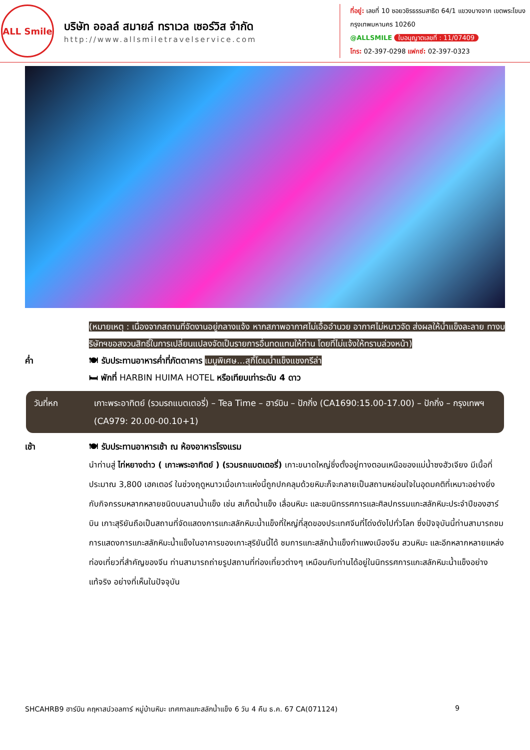ALL Smile
บริษัท ออลล์ สมายล์ ทราเวล เซอร์วิส จำกัด
http://www.allsmiletravelservice.com
ที่อยู่: เลขที่ 10 ซอยวชิรธรรมสาธิต 64/1 แขวงบางจาก เขตพระโขนง กรุงเทพมหานคร 10260
@ALLSMILE ใบอนุญาตเลขที่ : 11/07409
โทร: 02-397-0298 แฟกซ์: 02-397-0323
(หมายเหตุ : เนื่องจากสถานที่จัดงานอยู่กลางแจ้ง หากสภาพอากาศไม่เอื้ออำนวย อากาศไม่หนาวจัด ส่งผลให้น้ำแข็งละลาย ทางบริษัทฯขอสงวนสิทธิ์ในการเปลี่ยนแปลงจัดเป็นรายการอื่นทดแทนให้ท่าน โดยที่ไม่แจ้งให้ทราบล่วงหน้า)
ค่ำ 🍽 รับประทานอาหารค่ำที่ภัตตาคาร เมนูพิเศษ...สุกี้โดมน้ำแข็งแชงกรีล่า
🛏 พักที่ HARBIN HUIMA HOTEL หรือเทียบเท่าระดับ 4 ดาว
วันที่หก เกาะพระอาทิตย์ (รวมรถแบตเตอรี่) – Tea Time – ฮาร์บิน – ปักกิ่ง (CA1690:15.00-17.00) – ปักกิ่ง – กรุงเทพฯ (CA979: 20.00-00.10+1)
เช้า 🍽 รับประทานอาหารเช้า ณ ห้องอาหารโรงแรม
นำท่านสู่ ไท่หยางต่าว ( เกาะพระอาทิตย์ ) (รวมรถแบตเตอรี่) เกาะขนาดใหญ่ซึ่งตั้งอยู่ทางตอนเหนือของแม่น้ำซงฮัวเจียง มีเนื้อที่ประมาณ 3,800 เฮคเตอร์ ในช่วงฤดูหนาวเมื่อเกาะแห่งนี้ถูกปกคลุมด้วยหิมะก็จะกลายเป็นสถานหย่อนใจในอุดมคติที่เหมาะอย่างยิ่งกับกิจกรรมหลากหลายชนิดบนลานน้ำแข็ง เช่น สเก็ตน้ำแข็ง เลื่อนหิมะ และชมนิทรรศการและศิลปกรรมแกะสลักหิมะประจำปีของฮาร์บิน เกาะสุริยันถือเป็นสถานที่จัดแสดงการแกะสลักหิมะน้ำแข็งที่ใหญ่ที่สุดของประเทศจีนที่โด่งดังไปทั่วโลก ซึ่งปัจจุบันนี้ท่านสามารถชมการแสดงการแกะสลักหิมะน้ำแข็งในอาคารของเกาะสุริยันนี้ได้ ชมการแกะสลักน้ำแข็งกำแพงเมืองจีน สวนหิมะ และอีกหลากหลายแหล่งท่องเที่ยวที่สำคัญของจีน ท่านสามารถถ่ายรูปสถานที่ท่องเที่ยวต่างๆ เหมือนกับท่านได้อยู่ในนิทรรศการแกะสลักหิมะน้ำแข็งอย่างแท้จริง อย่างที่เห็นในปัจจุบัน
SHCAHRB9 ฮาร์บิน คฤหาสน์วอลการ์ หมู่บ้านหิมะ เทศกาลแกะสลักน้ำแข็ง 6 วัน 4 คืน ธ.ค. 67 CA(071124) 9